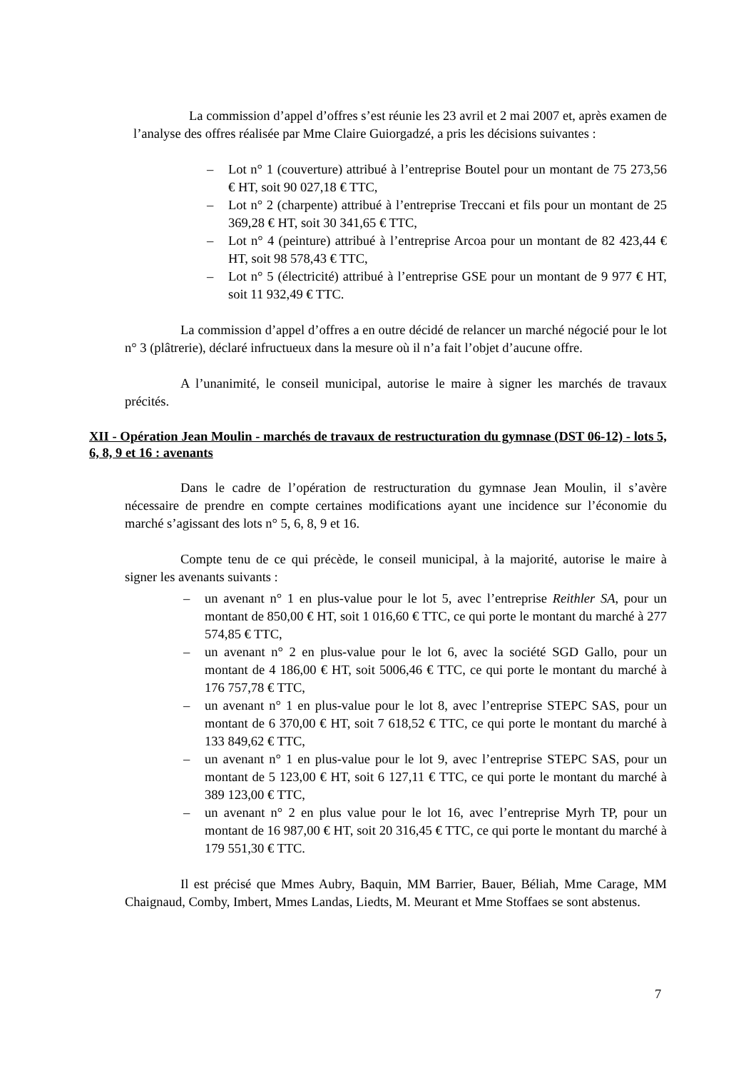La commission d’appel d’offres s’est réunie les 23 avril et 2 mai 2007 et, après examen de l’analyse des offres réalisée par Mme Claire Guiorgadzé, a pris les décisions suivantes :
– Lot n° 1 (couverture) attribué à l’entreprise Boutel pour un montant de 75 273,56 € HT, soit 90 027,18 € TTC,
– Lot n° 2 (charpente) attribué à l’entreprise Treccani et fils pour un montant de 25 369,28 € HT, soit 30 341,65 € TTC,
– Lot n° 4 (peinture) attribué à l’entreprise Arcoa pour un montant de 82 423,44 € HT, soit 98 578,43 € TTC,
– Lot n° 5 (électricité) attribué à l’entreprise GSE pour un montant de 9 977 € HT, soit 11 932,49 € TTC.
La commission d’appel d’offres a en outre décidé de relancer un marché négocié pour le lot n° 3 (plâtrerie), déclaré infructueux dans la mesure où il n’a fait l’objet d’aucune offre.
A l’unanimité, le conseil municipal, autorise le maire à signer les marchés de travaux précités.
XII - Opération Jean Moulin - marchés de travaux de restructuration du gymnase (DST 06-12) - lots 5, 6, 8, 9 et 16 : avenants
Dans le cadre de l’opération de restructuration du gymnase Jean Moulin, il s’avère nécessaire de prendre en compte certaines modifications ayant une incidence sur l’économie du marché s’agissant des lots n° 5, 6, 8, 9 et 16.
Compte tenu de ce qui précède, le conseil municipal, à la majorité, autorise le maire à signer les avenants suivants :
– un avenant n° 1 en plus-value pour le lot 5, avec l’entreprise Reithler SA, pour un montant de 850,00 € HT, soit 1 016,60 € TTC, ce qui porte le montant du marché à 277 574,85 € TTC,
– un avenant n° 2 en plus-value pour le lot 6, avec la société SGD Gallo, pour un montant de 4 186,00 € HT, soit 5006,46 € TTC, ce qui porte le montant du marché à 176 757,78 € TTC,
– un avenant n° 1 en plus-value pour le lot 8, avec l’entreprise STEPC SAS, pour un montant de 6 370,00 € HT, soit 7 618,52 € TTC, ce qui porte le montant du marché à 133 849,62 € TTC,
– un avenant n° 1 en plus-value pour le lot 9, avec l’entreprise STEPC SAS, pour un montant de 5 123,00 € HT, soit 6 127,11 € TTC, ce qui porte le montant du marché à 389 123,00 € TTC,
– un avenant n° 2 en plus value pour le lot 16, avec l’entreprise Myrh TP, pour un montant de 16 987,00 € HT, soit 20 316,45 € TTC, ce qui porte le montant du marché à 179 551,30 € TTC.
Il est précisé que Mmes Aubry, Baquin, MM Barrier, Bauer, Béliah, Mme Carage, MM Chaignaud, Comby, Imbert, Mmes Landas, Liedts, M. Meurant et Mme Stoffaes se sont abstenus.
7